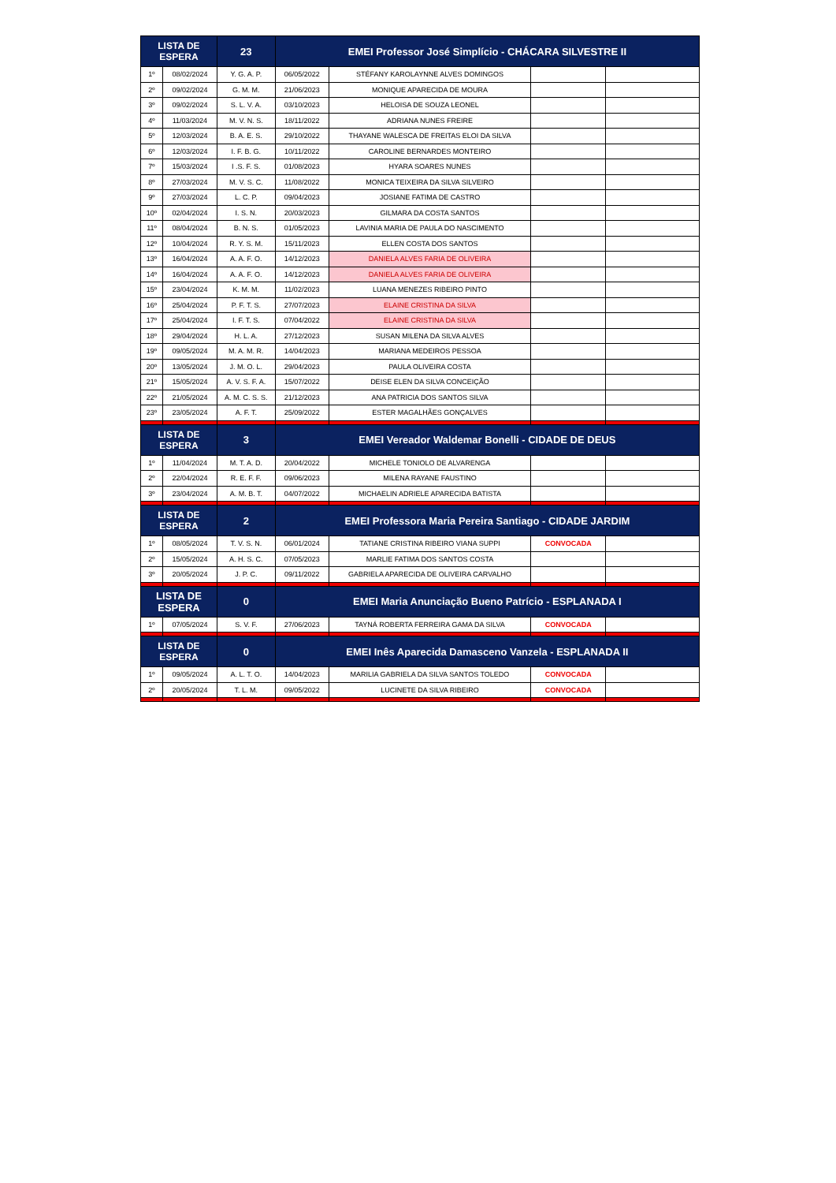| LISTA DE ESPERA | | 23 | EMEI Professor José Simplício - CHÁCARA SILVESTRE II | | | |
| --- | --- | --- | --- | --- | --- | --- |
| 1º | 08/02/2024 | Y. G. A. P. | 06/05/2022 | STÉFANY KAROLAYNNE ALVES DOMINGOS | | |
| 2º | 09/02/2024 | G. M. M. | 21/06/2023 | MONIQUE APARECIDA DE MOURA | | |
| 3º | 09/02/2024 | S. L. V. A. | 03/10/2023 | HELOISA DE SOUZA LEONEL | | |
| 4º | 11/03/2024 | M. V. N. S. | 18/11/2022 | ADRIANA NUNES FREIRE | | |
| 5º | 12/03/2024 | B. A. E. S. | 29/10/2022 | THAYANE WALESCA DE FREITAS ELOI DA SILVA | | |
| 6º | 12/03/2024 | I. F. B. G. | 10/11/2022 | CAROLINE BERNARDES MONTEIRO | | |
| 7º | 15/03/2024 | I .S. F. S. | 01/08/2023 | HYARA SOARES NUNES | | |
| 8º | 27/03/2024 | M. V. S. C. | 11/08/2022 | MONICA TEIXEIRA DA SILVA SILVEIRO | | |
| 9º | 27/03/2024 | L. C. P. | 09/04/2023 | JOSIANE FATIMA DE CASTRO | | |
| 10º | 02/04/2024 | I. S. N. | 20/03/2023 | GILMARA DA COSTA SANTOS | | |
| 11º | 08/04/2024 | B. N. S. | 01/05/2023 | LAVINIA MARIA DE PAULA DO NASCIMENTO | | |
| 12º | 10/04/2024 | R. Y. S. M. | 15/11/2023 | ELLEN COSTA DOS SANTOS | | |
| 13º | 16/04/2024 | A. A. F. O. | 14/12/2023 | DANIELA ALVES FARIA DE OLIVEIRA | | |
| 14º | 16/04/2024 | A. A. F. O. | 14/12/2023 | DANIELA ALVES FARIA DE OLIVEIRA | | |
| 15º | 23/04/2024 | K. M. M. | 11/02/2023 | LUANA MENEZES RIBEIRO PINTO | | |
| 16º | 25/04/2024 | P. F. T. S. | 27/07/2023 | ELAINE CRISTINA DA SILVA | | |
| 17º | 25/04/2024 | I. F. T. S. | 07/04/2022 | ELAINE CRISTINA DA SILVA | | |
| 18º | 29/04/2024 | H. L. A. | 27/12/2023 | SUSAN MILENA DA SILVA ALVES | | |
| 19º | 09/05/2024 | M. A. M. R. | 14/04/2023 | MARIANA MEDEIROS PESSOA | | |
| 20º | 13/05/2024 | J. M. O. L. | 29/04/2023 | PAULA OLIVEIRA COSTA | | |
| 21º | 15/05/2024 | A. V. S. F. A. | 15/07/2022 | DEISE ELEN DA SILVA CONCEIÇÃO | | |
| 22º | 21/05/2024 | A. M. C. S. S. | 21/12/2023 | ANA PATRICIA DOS SANTOS SILVA | | |
| 23º | 23/05/2024 | A. F. T. | 25/09/2022 | ESTER MAGALHÃES GONÇALVES | | |
| LISTA DE ESPERA | | 3 | EMEI Vereador Waldemar Bonelli - CIDADE DE DEUS | | | |
| 1º | 11/04/2024 | M. T. A. D. | 20/04/2022 | MICHELE TONIOLO DE ALVARENGA | | |
| 2º | 22/04/2024 | R. E. F. F. | 09/06/2023 | MILENA RAYANE FAUSTINO | | |
| 3º | 23/04/2024 | A. M. B. T. | 04/07/2022 | MICHAELIN ADRIELE APARECIDA BATISTA | | |
| LISTA DE ESPERA | | 2 | EMEI Professora Maria Pereira Santiago - CIDADE JARDIM | | | |
| 1º | 08/05/2024 | T. V. S. N. | 06/01/2024 | TATIANE CRISTINA RIBEIRO VIANA SUPPI | CONVOCADA | |
| 2º | 15/05/2024 | A. H. S. C. | 07/05/2023 | MARLIE FATIMA DOS SANTOS COSTA | | |
| 3º | 20/05/2024 | J. P. C. | 09/11/2022 | GABRIELA APARECIDA DE OLIVEIRA CARVALHO | | |
| LISTA DE ESPERA | | 0 | EMEI Maria Anunciação Bueno Patrício - ESPLANADA I | | | |
| 1º | 07/05/2024 | S. V. F. | 27/06/2023 | TAYNÁ ROBERTA FERREIRA GAMA DA SILVA | CONVOCADA | |
| LISTA DE ESPERA | | 0 | EMEI Inês Aparecida Damasceno Vanzela - ESPLANADA II | | | |
| 1º | 09/05/2024 | A. L. T. O. | 14/04/2023 | MARILIA GABRIELA DA SILVA SANTOS TOLEDO | CONVOCADA | |
| 2º | 20/05/2024 | T. L. M. | 09/05/2022 | LUCINETE DA SILVA RIBEIRO | CONVOCADA | |